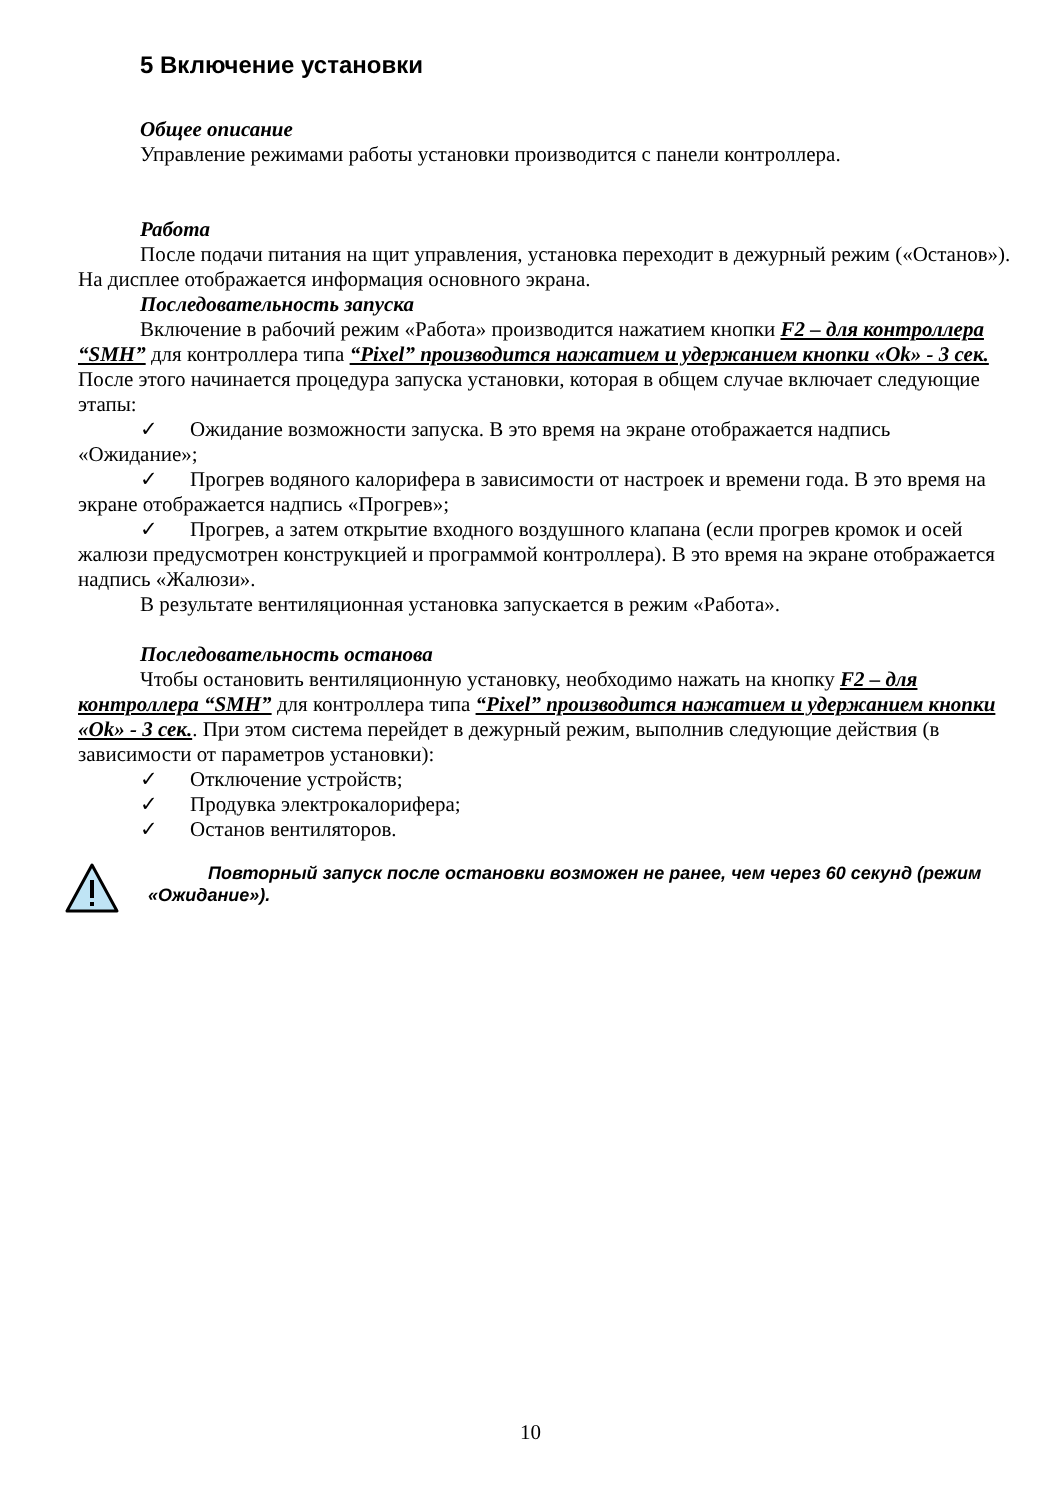5 Включение установки
Общее описание
Управление режимами работы установки производится с панели контроллера.
Работа
После подачи питания на щит управления, установка переходит в дежурный режим («Останов»). На дисплее отображается информация основного экрана.
Последовательность запуска
Включение в рабочий режим «Работа» производится нажатием кнопки F2 – для контроллера “SMH” для контроллера типа “Pixel” производится нажатием и удержанием кнопки «Ok» - 3 сек. После этого начинается процедура запуска установки, которая в общем случае включает следующие этапы:
✓ Ожидание возможности запуска. В это время на экране отображается надпись «Ожидание»;
✓ Прогрев водяного калорифера в зависимости от настроек и времени года. В это время на экране отображается надпись «Прогрев»;
✓ Прогрев, а затем открытие входного воздушного клапана (если прогрев кромок и осей жалюзи предусмотрен конструкцией и программой контроллера). В это время на экране отображается надпись «Жалюзи».
В результате вентиляционная установка запускается в режим «Работа».
Последовательность останова
Чтобы остановить вентиляционную установку, необходимо нажать на кнопку F2 – для контроллера “SMH” для контроллера типа “Pixel” производится нажатием и удержанием кнопки «Ok» - 3 сек.. При этом система перейдет в дежурный режим, выполнив следующие действия (в зависимости от параметров установки):
✓ Отключение устройств;
✓ Продувка электрокалорифера;
✓ Останов вентиляторов.
Повторный запуск после остановки возможен не ранее, чем через 60 секунд (режим «Ожидание»).
10